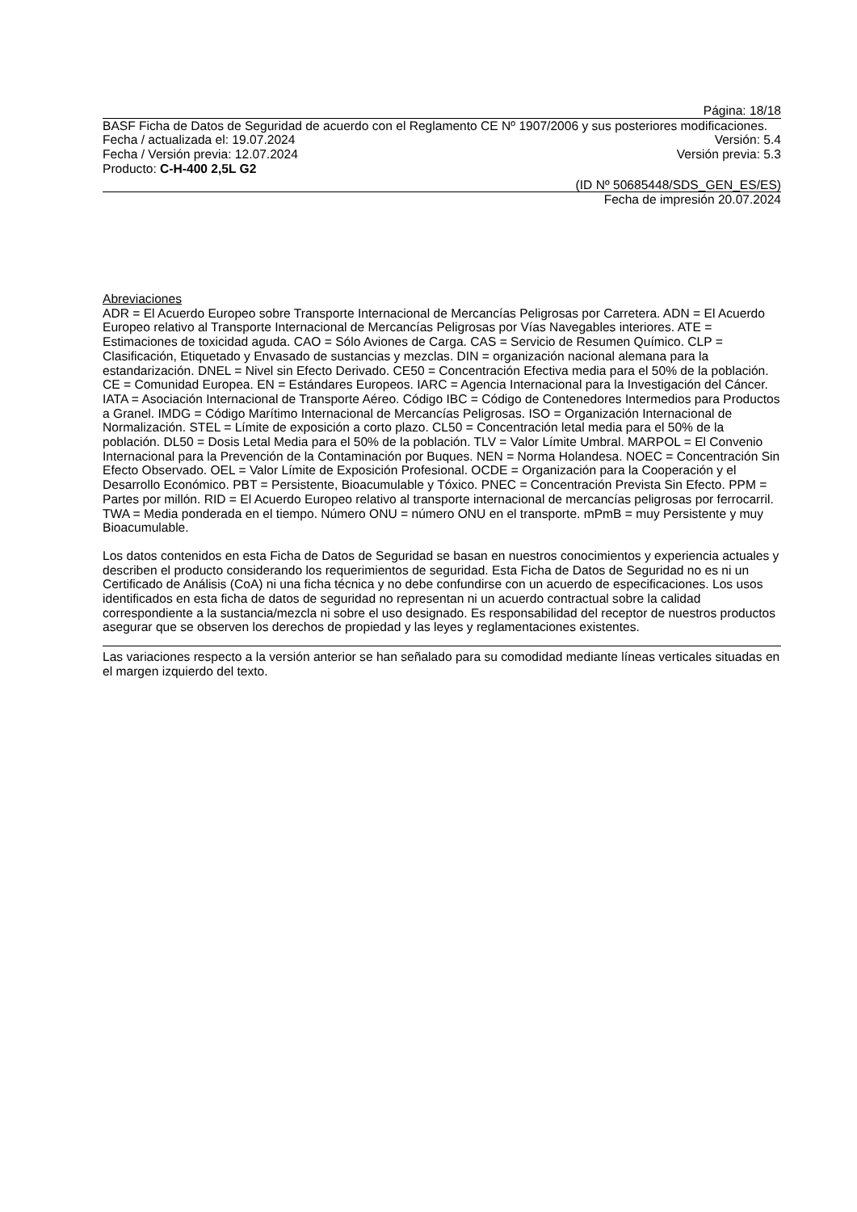Página: 18/18
BASF Ficha de Datos de Seguridad de acuerdo con el Reglamento CE Nº 1907/2006 y sus posteriores modificaciones.
Fecha / actualizada el: 19.07.2024 Versión: 5.4
Fecha / Versión previa: 12.07.2024 Versión previa: 5.3
Producto: C-H-400 2,5L G2
(ID Nº 50685448/SDS_GEN_ES/ES)
Fecha de impresión 20.07.2024
Abreviaciones
ADR = El Acuerdo Europeo sobre Transporte Internacional de Mercancías Peligrosas por Carretera. ADN = El Acuerdo Europeo relativo al Transporte Internacional de Mercancías Peligrosas por Vías Navegables interiores. ATE = Estimaciones de toxicidad aguda. CAO = Sólo Aviones de Carga. CAS = Servicio de Resumen Químico. CLP = Clasificación, Etiquetado y Envasado de sustancias y mezclas. DIN = organización nacional alemana para la estandarización. DNEL = Nivel sin Efecto Derivado. CE50 = Concentración Efectiva media para el 50% de la población. CE = Comunidad Europea. EN = Estándares Europeos. IARC = Agencia Internacional para la Investigación del Cáncer. IATA = Asociación Internacional de Transporte Aéreo. Código IBC = Código de Contenedores Intermedios para Productos a Granel. IMDG = Código Marítimo Internacional de Mercancías Peligrosas. ISO = Organización Internacional de Normalización. STEL = Límite de exposición a corto plazo. CL50 = Concentración letal media para el 50% de la población. DL50 = Dosis Letal Media para el 50% de la población. TLV = Valor Límite Umbral. MARPOL = El Convenio Internacional para la Prevención de la Contaminación por Buques. NEN = Norma Holandesa. NOEC = Concentración Sin Efecto Observado. OEL = Valor Límite de Exposición Profesional. OCDE = Organización para la Cooperación y el Desarrollo Económico. PBT = Persistente, Bioacumulable y Tóxico. PNEC = Concentración Prevista Sin Efecto. PPM = Partes por millón. RID = El Acuerdo Europeo relativo al transporte internacional de mercancías peligrosas por ferrocarril. TWA = Media ponderada en el tiempo. Número ONU = número ONU en el transporte. mPmB = muy Persistente y muy Bioacumulable.
Los datos contenidos en esta Ficha de Datos de Seguridad se basan en nuestros conocimientos y experiencia actuales y describen el producto considerando los requerimientos de seguridad. Esta Ficha de Datos de Seguridad no es ni un Certificado de Análisis (CoA) ni una ficha técnica y no debe confundirse con un acuerdo de especificaciones. Los usos identificados en esta ficha de datos de seguridad no representan ni un acuerdo contractual sobre la calidad correspondiente a la sustancia/mezcla ni sobre el uso designado. Es responsabilidad del receptor de nuestros productos asegurar que se observen los derechos de propiedad y las leyes y reglamentaciones existentes.
Las variaciones respecto a la versión anterior se han señalado para su comodidad mediante líneas verticales situadas en el margen izquierdo del texto.